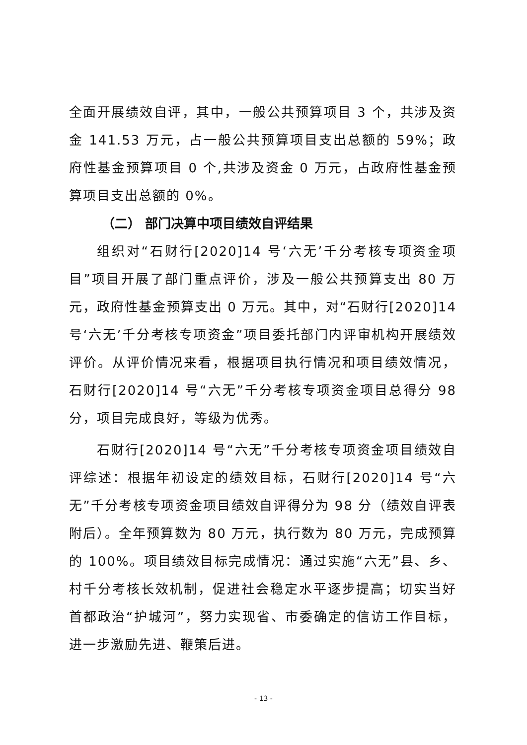全面开展绩效自评，其中，一般公共预算项目 3 个，共涉及资金 141.53 万元，占一般公共预算项目支出总额的 59%；政府性基金预算项目 0 个,共涉及资金 0 万元，占政府性基金预算项目支出总额的 0%。
（二） 部门决算中项目绩效自评结果
组织对“石财行[2020]14 号‘六无’千分考核专项资金项目”项目开展了部门重点评价，涉及一般公共预算支出 80 万元，政府性基金预算支出 0 万元。其中，对“石财行[2020]14 号‘六无’千分考核专项资金”项目委托部门内评审机构开展绩效评价。从评价情况来看，根据项目执行情况和项目绩效情况，石财行[2020]14 号“六无”千分考核专项资金项目总得分 98 分，项目完成良好，等级为优秀。
石财行[2020]14 号“六无”千分考核专项资金项目绩效自评综述：根据年初设定的绩效目标，石财行[2020]14 号“六无”千分考核专项资金项目绩效自评得分为 98 分（绩效自评表附后）。全年预算数为 80 万元，执行数为 80 万元，完成预算的 100%。项目绩效目标完成情况：通过实施“六无”县、乡、村千分考核长效机制，促进社会稳定水平逐步提高；切实当好首都政治“护城河”，努力实现省、市委确定的信访工作目标，进一步激励先进、鞭策后进。
- 13 -